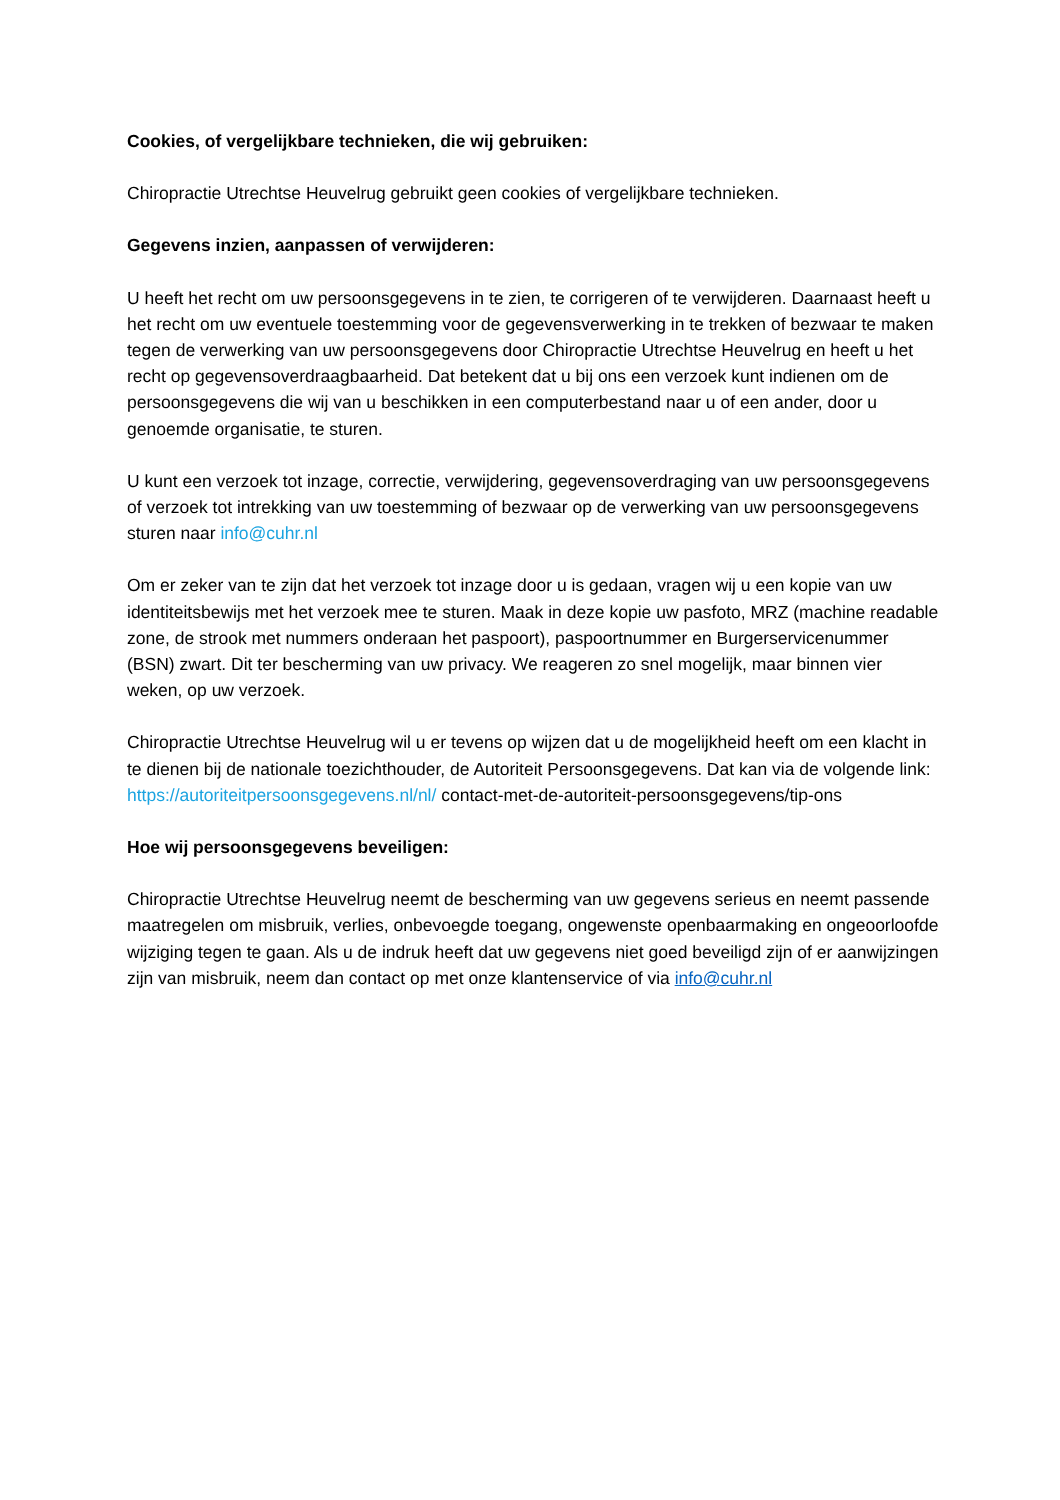Cookies, of vergelijkbare technieken, die wij gebruiken:
Chiropractie Utrechtse Heuvelrug gebruikt geen cookies of vergelijkbare technieken.
Gegevens inzien, aanpassen of verwijderen:
U heeft het recht om uw persoonsgegevens in te zien, te corrigeren of te verwijderen. Daarnaast heeft u het recht om uw eventuele toestemming voor de gegevensverwerking in te trekken of bezwaar te maken tegen de verwerking van uw persoonsgegevens door Chiropractie Utrechtse Heuvelrug en heeft u het recht op gegevensoverdraagbaarheid. Dat betekent dat u bij ons een verzoek kunt indienen om de persoonsgegevens die wij van u beschikken in een computerbestand naar u of een ander, door u genoemde organisatie, te sturen.
U kunt een verzoek tot inzage, correctie, verwijdering, gegevensoverdraging van uw persoonsgegevens of verzoek tot intrekking van uw toestemming of bezwaar op de verwerking van uw persoonsgegevens sturen naar info@cuhr.nl
Om er zeker van te zijn dat het verzoek tot inzage door u is gedaan, vragen wij u een kopie van uw identiteitsbewijs met het verzoek mee te sturen. Maak in deze kopie uw pasfoto, MRZ (machine readable zone, de strook met nummers onderaan het paspoort), paspoortnummer en Burgerservicenummer (BSN) zwart. Dit ter bescherming van uw privacy. We reageren zo snel mogelijk, maar binnen vier weken, op uw verzoek.
Chiropractie Utrechtse Heuvelrug wil u er tevens op wijzen dat u de mogelijkheid heeft om een klacht in te dienen bij de nationale toezichthouder, de Autoriteit Persoonsgegevens. Dat kan via de volgende link: https://autoriteitpersoonsgegevens.nl/nl/ contact-met-de-autoriteit-persoonsgegevens/tip-ons
Hoe wij persoonsgegevens beveiligen:
Chiropractie Utrechtse Heuvelrug neemt de bescherming van uw gegevens serieus en neemt passende maatregelen om misbruik, verlies, onbevoegde toegang, ongewenste openbaarmaking en ongeoorloofde wijziging tegen te gaan. Als u de indruk heeft dat uw gegevens niet goed beveiligd zijn of er aanwijzingen zijn van misbruik, neem dan contact op met onze klantenservice of via info@cuhr.nl